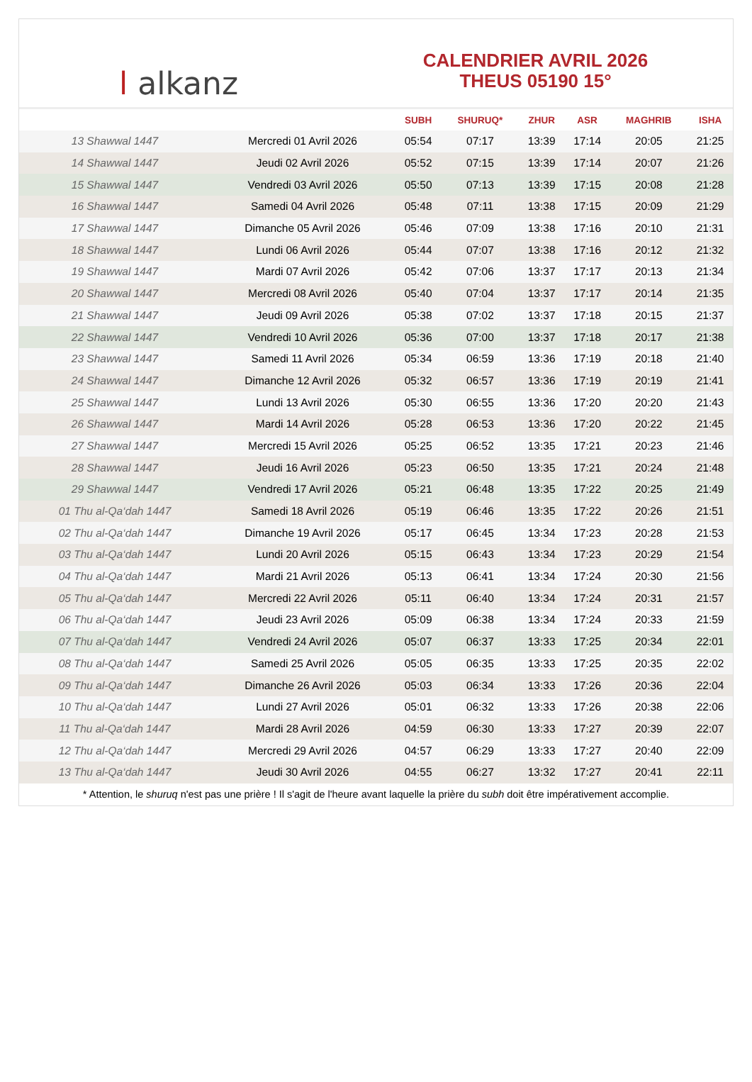ا alkanz
CALENDRIER AVRIL 2026
THEUS 05190 15°
| | | SUBH | SHURUQ* | ZHUR | ASR | MAGHRIB | ISHA |
| --- | --- | --- | --- | --- | --- | --- | --- |
| 13 Shawwal 1447 | Mercredi 01 Avril 2026 | 05:54 | 07:17 | 13:39 | 17:14 | 20:05 | 21:25 |
| 14 Shawwal 1447 | Jeudi 02 Avril 2026 | 05:52 | 07:15 | 13:39 | 17:14 | 20:07 | 21:26 |
| 15 Shawwal 1447 | Vendredi 03 Avril 2026 | 05:50 | 07:13 | 13:39 | 17:15 | 20:08 | 21:28 |
| 16 Shawwal 1447 | Samedi 04 Avril 2026 | 05:48 | 07:11 | 13:38 | 17:15 | 20:09 | 21:29 |
| 17 Shawwal 1447 | Dimanche 05 Avril 2026 | 05:46 | 07:09 | 13:38 | 17:16 | 20:10 | 21:31 |
| 18 Shawwal 1447 | Lundi 06 Avril 2026 | 05:44 | 07:07 | 13:38 | 17:16 | 20:12 | 21:32 |
| 19 Shawwal 1447 | Mardi 07 Avril 2026 | 05:42 | 07:06 | 13:37 | 17:17 | 20:13 | 21:34 |
| 20 Shawwal 1447 | Mercredi 08 Avril 2026 | 05:40 | 07:04 | 13:37 | 17:17 | 20:14 | 21:35 |
| 21 Shawwal 1447 | Jeudi 09 Avril 2026 | 05:38 | 07:02 | 13:37 | 17:18 | 20:15 | 21:37 |
| 22 Shawwal 1447 | Vendredi 10 Avril 2026 | 05:36 | 07:00 | 13:37 | 17:18 | 20:17 | 21:38 |
| 23 Shawwal 1447 | Samedi 11 Avril 2026 | 05:34 | 06:59 | 13:36 | 17:19 | 20:18 | 21:40 |
| 24 Shawwal 1447 | Dimanche 12 Avril 2026 | 05:32 | 06:57 | 13:36 | 17:19 | 20:19 | 21:41 |
| 25 Shawwal 1447 | Lundi 13 Avril 2026 | 05:30 | 06:55 | 13:36 | 17:20 | 20:20 | 21:43 |
| 26 Shawwal 1447 | Mardi 14 Avril 2026 | 05:28 | 06:53 | 13:36 | 17:20 | 20:22 | 21:45 |
| 27 Shawwal 1447 | Mercredi 15 Avril 2026 | 05:25 | 06:52 | 13:35 | 17:21 | 20:23 | 21:46 |
| 28 Shawwal 1447 | Jeudi 16 Avril 2026 | 05:23 | 06:50 | 13:35 | 17:21 | 20:24 | 21:48 |
| 29 Shawwal 1447 | Vendredi 17 Avril 2026 | 05:21 | 06:48 | 13:35 | 17:22 | 20:25 | 21:49 |
| 01 Thu al-Qa‘dah 1447 | Samedi 18 Avril 2026 | 05:19 | 06:46 | 13:35 | 17:22 | 20:26 | 21:51 |
| 02 Thu al-Qa‘dah 1447 | Dimanche 19 Avril 2026 | 05:17 | 06:45 | 13:34 | 17:23 | 20:28 | 21:53 |
| 03 Thu al-Qa‘dah 1447 | Lundi 20 Avril 2026 | 05:15 | 06:43 | 13:34 | 17:23 | 20:29 | 21:54 |
| 04 Thu al-Qa‘dah 1447 | Mardi 21 Avril 2026 | 05:13 | 06:41 | 13:34 | 17:24 | 20:30 | 21:56 |
| 05 Thu al-Qa‘dah 1447 | Mercredi 22 Avril 2026 | 05:11 | 06:40 | 13:34 | 17:24 | 20:31 | 21:57 |
| 06 Thu al-Qa‘dah 1447 | Jeudi 23 Avril 2026 | 05:09 | 06:38 | 13:34 | 17:24 | 20:33 | 21:59 |
| 07 Thu al-Qa‘dah 1447 | Vendredi 24 Avril 2026 | 05:07 | 06:37 | 13:33 | 17:25 | 20:34 | 22:01 |
| 08 Thu al-Qa‘dah 1447 | Samedi 25 Avril 2026 | 05:05 | 06:35 | 13:33 | 17:25 | 20:35 | 22:02 |
| 09 Thu al-Qa‘dah 1447 | Dimanche 26 Avril 2026 | 05:03 | 06:34 | 13:33 | 17:26 | 20:36 | 22:04 |
| 10 Thu al-Qa‘dah 1447 | Lundi 27 Avril 2026 | 05:01 | 06:32 | 13:33 | 17:26 | 20:38 | 22:06 |
| 11 Thu al-Qa‘dah 1447 | Mardi 28 Avril 2026 | 04:59 | 06:30 | 13:33 | 17:27 | 20:39 | 22:07 |
| 12 Thu al-Qa‘dah 1447 | Mercredi 29 Avril 2026 | 04:57 | 06:29 | 13:33 | 17:27 | 20:40 | 22:09 |
| 13 Thu al-Qa‘dah 1447 | Jeudi 30 Avril 2026 | 04:55 | 06:27 | 13:32 | 17:27 | 20:41 | 22:11 |
* Attention, le shuruq n'est pas une prière ! Il s'agit de l'heure avant laquelle la prière du subh doit être impérativement accomplie.